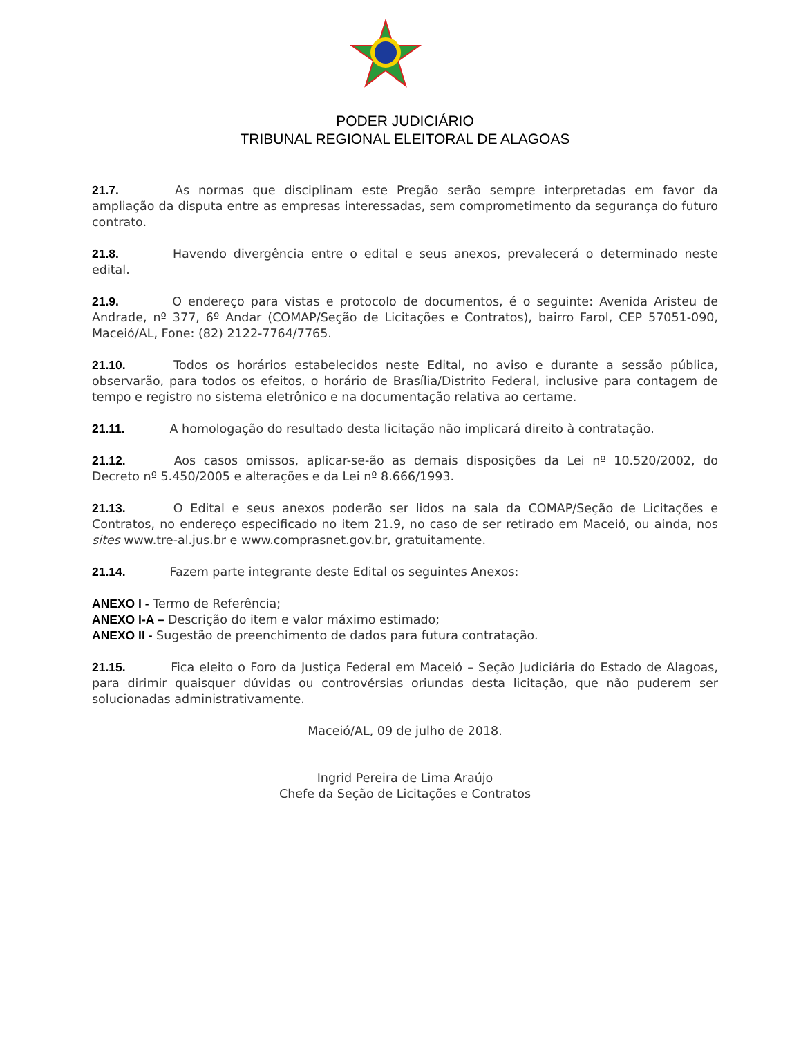PODER JUDICIÁRIO
TRIBUNAL REGIONAL ELEITORAL DE ALAGOAS
21.7. As normas que disciplinam este Pregão serão sempre interpretadas em favor da ampliação da disputa entre as empresas interessadas, sem comprometimento da segurança do futuro contrato.
21.8. Havendo divergência entre o edital e seus anexos, prevalecerá o determinado neste edital.
21.9. O endereço para vistas e protocolo de documentos, é o seguinte: Avenida Aristeu de Andrade, nº 377, 6º Andar (COMAP/Seção de Licitações e Contratos), bairro Farol, CEP 57051-090, Maceió/AL, Fone: (82) 2122-7764/7765.
21.10. Todos os horários estabelecidos neste Edital, no aviso e durante a sessão pública, observarão, para todos os efeitos, o horário de Brasília/Distrito Federal, inclusive para contagem de tempo e registro no sistema eletrônico e na documentação relativa ao certame.
21.11. A homologação do resultado desta licitação não implicará direito à contratação.
21.12. Aos casos omissos, aplicar-se-ão as demais disposições da Lei nº 10.520/2002, do Decreto nº 5.450/2005 e alterações e da Lei nº 8.666/1993.
21.13. O Edital e seus anexos poderão ser lidos na sala da COMAP/Seção de Licitações e Contratos, no endereço especificado no item 21.9, no caso de ser retirado em Maceió, ou ainda, nos sites www.tre-al.jus.br e www.comprasnet.gov.br, gratuitamente.
21.14. Fazem parte integrante deste Edital os seguintes Anexos:
ANEXO I - Termo de Referência;
ANEXO I-A – Descrição do item e valor máximo estimado;
ANEXO II - Sugestão de preenchimento de dados para futura contratação.
21.15. Fica eleito o Foro da Justiça Federal em Maceió – Seção Judiciária do Estado de Alagoas, para dirimir quaisquer dúvidas ou controvérsias oriundas desta licitação, que não puderem ser solucionadas administrativamente.
Maceió/AL, 09 de julho de 2018.
Ingrid Pereira de Lima Araújo
Chefe da Seção de Licitações e Contratos